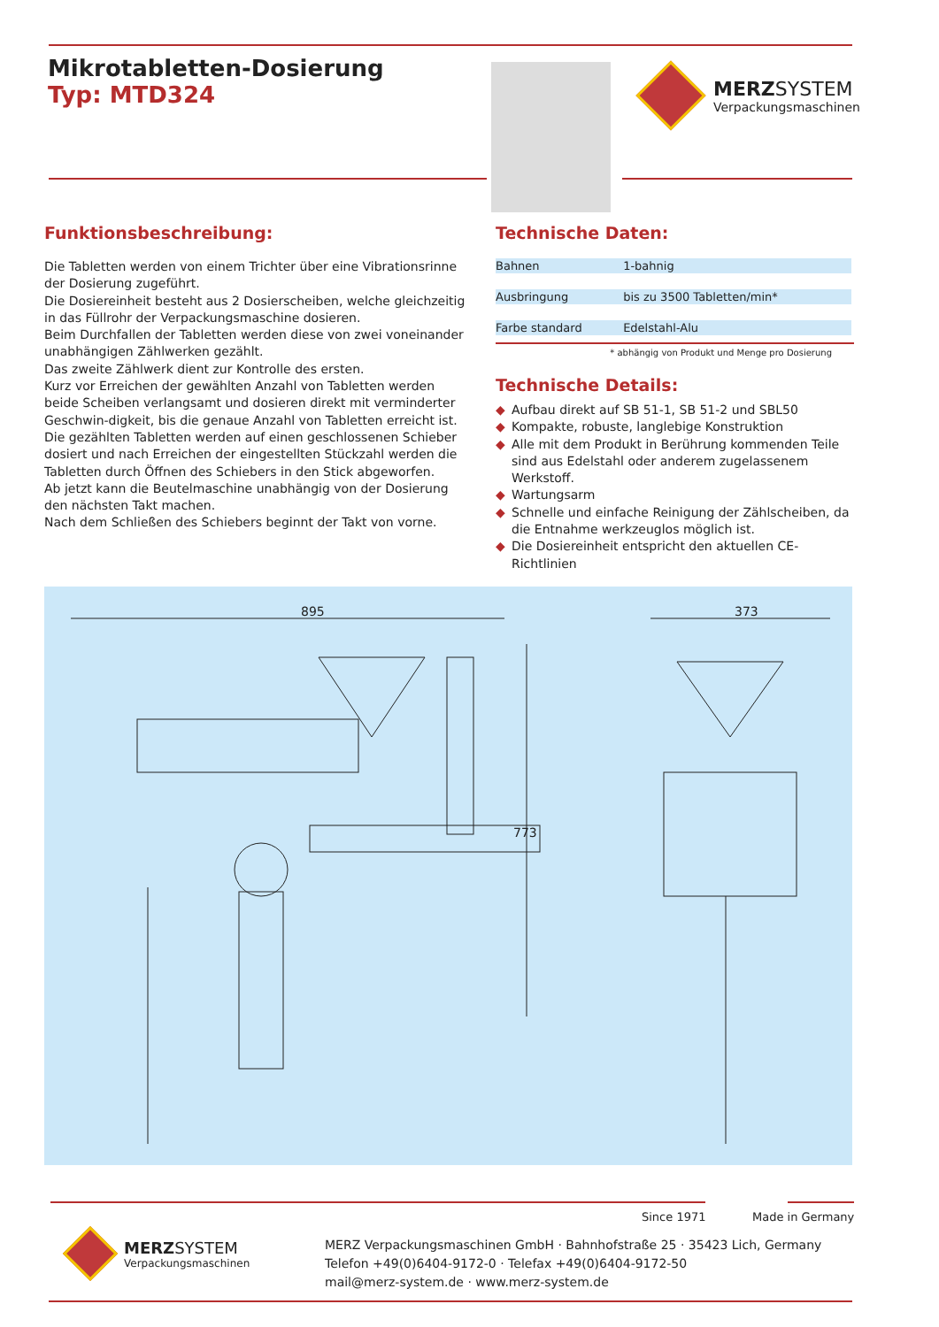Mikrotabletten-Dosierung
Typ: MTD324
MERZSYSTEM
Verpackungsmaschinen
Funktionsbeschreibung:
Die Tabletten werden von einem Trichter über eine Vibrationsrinne der Dosierung zugeführt.
Die Dosiereinheit besteht aus 2 Dosierscheiben, welche gleichzeitig in das Füllrohr der Verpackungsmaschine dosieren.
Beim Durchfallen der Tabletten werden diese von zwei voneinander unabhängigen Zählwerken gezählt.
Das zweite Zählwerk dient zur Kontrolle des ersten.
Kurz vor Erreichen der gewählten Anzahl von Tabletten werden beide Scheiben verlangsamt und dosieren direkt mit verminderter Geschwin-digkeit, bis die genaue Anzahl von Tabletten erreicht ist.
Die gezählten Tabletten werden auf einen geschlossenen Schieber dosiert und nach Erreichen der eingestellten Stückzahl werden die Tabletten durch Öffnen des Schiebers in den Stick abgeworfen.
Ab jetzt kann die Beutelmaschine unabhängig von der Dosierung den nächsten Takt machen.
Nach dem Schließen des Schiebers beginnt der Takt von vorne.
Technische Daten:
| Bahnen | 1-bahnig |
| Ausbringung | bis zu 3500 Tabletten/min* |
| Farbe standard | Edelstahl-Alu |
* abhängig von Produkt und Menge pro Dosierung
Technische Details:
◆ Aufbau direkt auf SB 51-1, SB 51-2 und SBL50
◆ Kompakte, robuste, langlebige Konstruktion
◆ Alle mit dem Produkt in Berührung kommenden Teile sind aus Edelstahl oder anderem zugelassenem Werkstoff.
◆ Wartungsarm
◆ Schnelle und einfache Reinigung der Zählscheiben, da die Entnahme werkzeuglos möglich ist.
◆ Die Dosiereinheit entspricht den aktuellen CE-Richtlinien
895 373
773
Since 1971 Made in Germany
MERZSYSTEM
Verpackungsmaschinen
MERZ Verpackungsmaschinen GmbH · Bahnhofstraße 25 · 35423 Lich, Germany
Telefon +49(0)6404-9172-0 · Telefax +49(0)6404-9172-50
mail@merz-system.de · www.merz-system.de